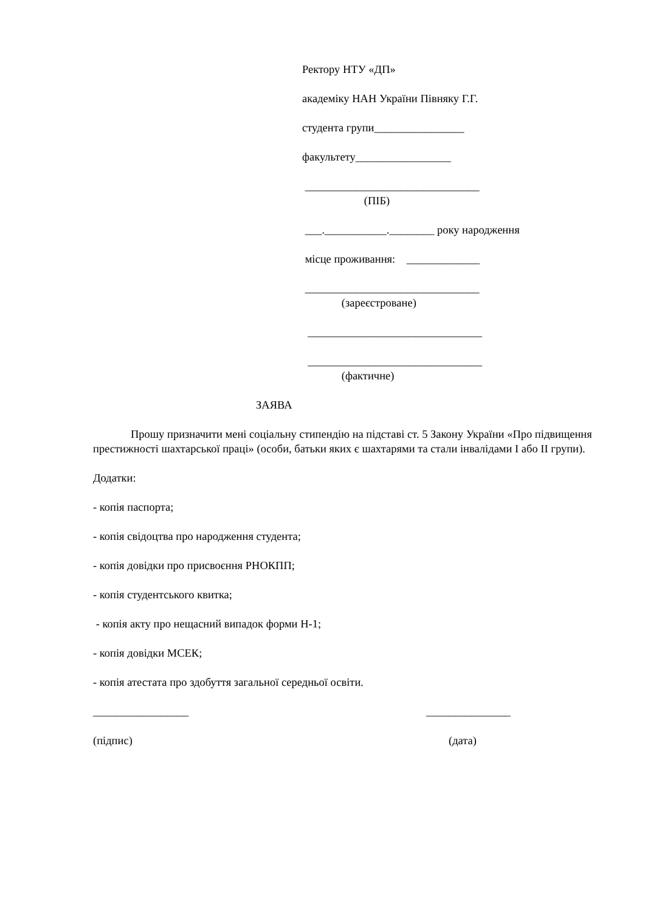Ректору НТУ «ДП»
академіку НАН України Півняку Г.Г.
студента групи________________
факультету_________________
_______________________________
(ПІБ)
___.___________.________ року народження
місце проживання: _____________
_______________________________
(зареєстроване)
_______________________________
_______________________________
(фактичне)
ЗАЯВА
Прошу призначити мені соціальну стипендію на підставі ст. 5 Закону України «Про підвищення престижності шахтарської праці» (особи, батьки яких є шахтарями та стали інвалідами I або II групи).
Додатки:
- копія паспорта;
- копія свідоцтва про народження студента;
- копія довідки про присвоєння РНОКПП;
- копія студентського квитка;
- копія акту про нещасний випадок форми Н-1;
- копія довідки МСЕК;
- копія атестата про здобуття загальної середньої освіти.
_________________ _______________
(підпис) (дата)